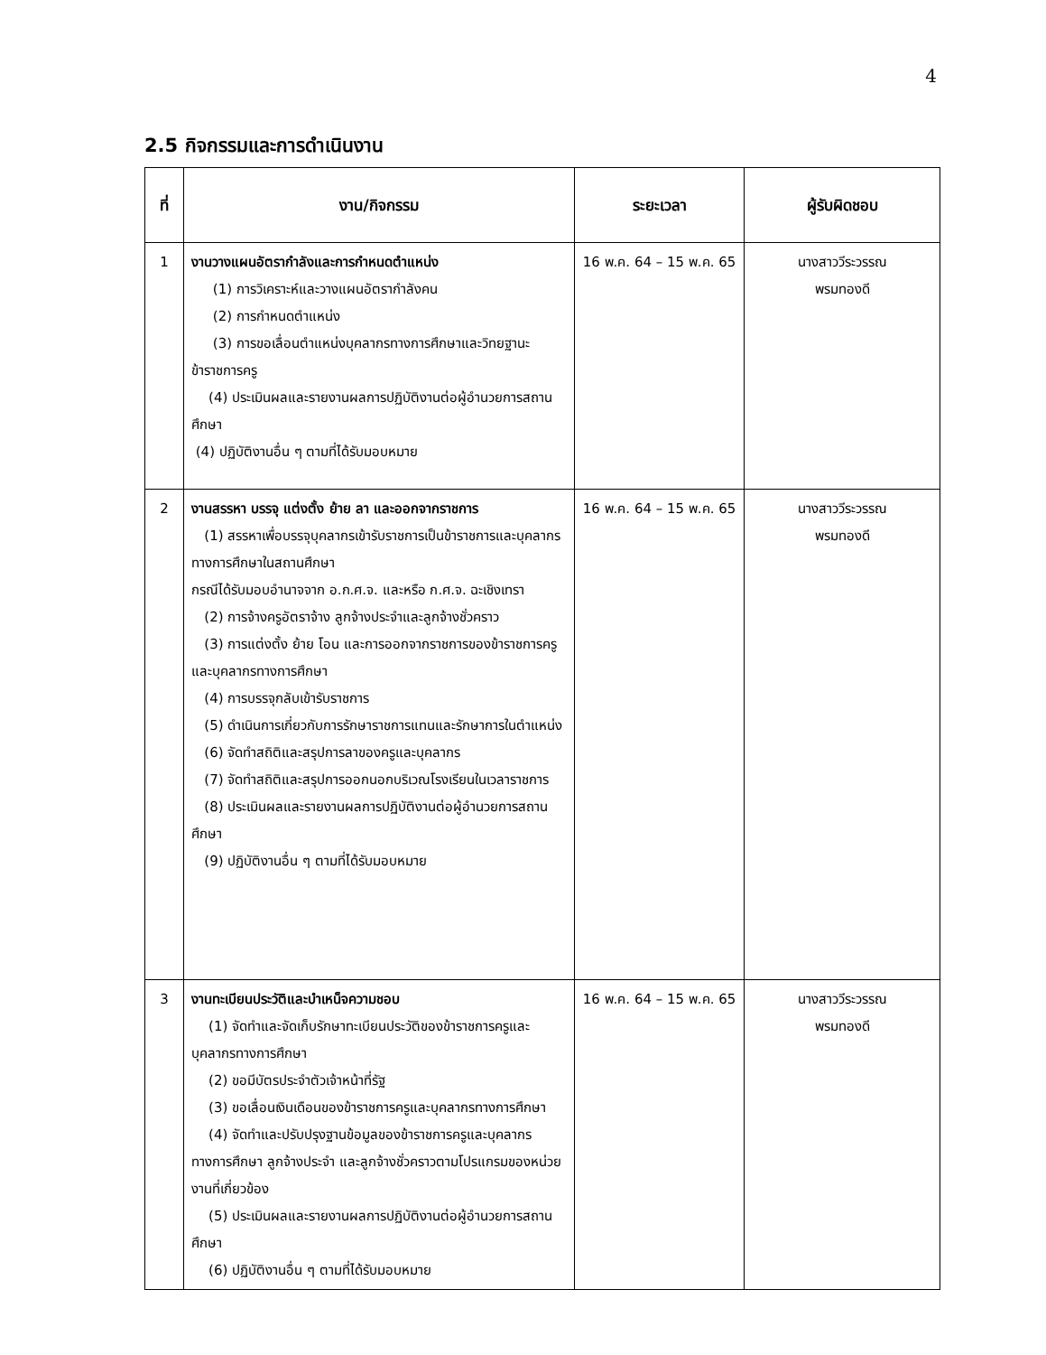4
2.5 กิจกรรมและการดำเนินงาน
| ที่ | งาน/กิจกรรม | ระยะเวลา | ผู้รับผิดชอบ |
| --- | --- | --- | --- |
| 1 | งานวางแผนอัตรากำลังและการกำหนดตำแหน่ง (1) การวิเคราะห์และวางแผนอัตรากำลังคน (2) การกำหนดตำแหน่ง (3) การขอเลื่อนตำแหน่งบุคลากรทางการศึกษาและวิทยฐานะข้าราชการครู (4) ประเมินผลและรายงานผลการปฏิบัติงานต่อผู้อำนวยการสถานศึกษา (4) ปฏิบัติงานอื่น ๆ ตามที่ได้รับมอบหมาย | 16 พ.ค. 64 – 15 พ.ค. 65 | นางสาววีระวรรณ พรมทองดี |
| 2 | งานสรรหา บรรจุ แต่งตั้ง ย้าย ลา และออกจากราชการ (1) สรรหาเพื่อบรรจุบุคลากรเข้ารับราชการเป็นข้าราชการและบุคลากรทางการศึกษาในสถานศึกษา กรณีได้รับมอบอำนาจจาก อ.ก.ศ.จ. และหรือ ก.ศ.จ. ฉะเชิงเทรา (2) การจ้างครูอัตราจ้าง ลูกจ้างประจำและลูกจ้างชั่วคราว (3) การแต่งตั้ง ย้าย โอน และการออกจากราชการของข้าราชการครูและบุคลากรทางการศึกษา (4) การบรรจุกลับเข้ารับราชการ (5) ดำเนินการเกี่ยวกับการรักษาราชการแทนและรักษาการในตำแหน่ง (6) จัดทำสถิติและสรุปการลาของครูและบุคลากร (7) จัดทำสถิติและสรุปการออกนอกบริเวณโรงเรียนในเวลาราชการ (8) ประเมินผลและรายงานผลการปฏิบัติงานต่อผู้อำนวยการสถานศึกษา (9) ปฏิบัติงานอื่น ๆ ตามที่ได้รับมอบหมาย | 16 พ.ค. 64 – 15 พ.ค. 65 | นางสาววีระวรรณ พรมทองดี |
| 3 | งานทะเบียนประวัติและบำเหน็จความชอบ (1) จัดทำและจัดเก็บรักษาทะเบียนประวัติของข้าราชการครูและบุคลากรทางการศึกษา (2) ขอมีบัตรประจำตัวเจ้าหน้าที่รัฐ (3) ขอเลื่อนเงินเดือนของข้าราชการครูและบุคลากรทางการศึกษา (4) จัดทำและปรับปรุงฐานข้อมูลของข้าราชการครูและบุคลากรทางการศึกษา ลูกจ้างประจำ และลูกจ้างชั่วคราวตามโปรแกรมของหน่วยงานที่เกี่ยวข้อง (5) ประเมินผลและรายงานผลการปฏิบัติงานต่อผู้อำนวยการสถานศึกษา (6) ปฏิบัติงานอื่น ๆ ตามที่ได้รับมอบหมาย | 16 พ.ค. 64 – 15 พ.ค. 65 | นางสาววีระวรรณ พรมทองดี |